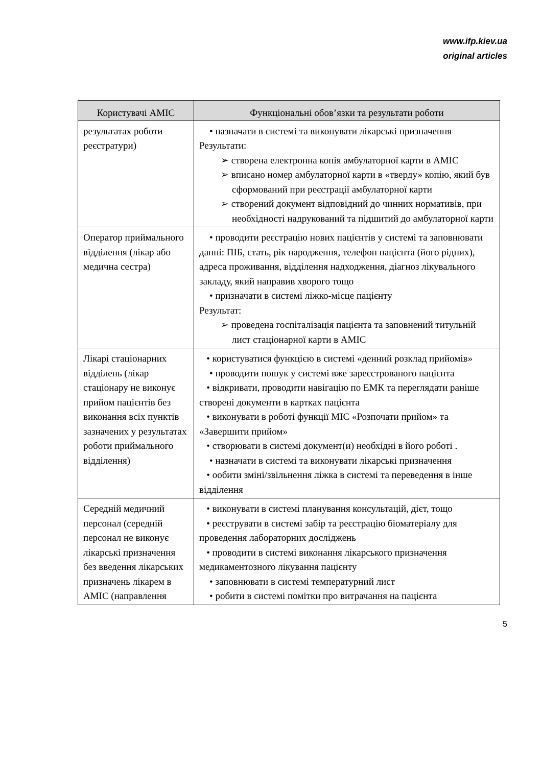www.ifp.kiev.ua
original articles
| Користувачі АМІС | Функціональні обов’язки та результати роботи |
| --- | --- |
| результатах роботи реєстратури) | • назначати в системі та виконувати лікарські призначення Результати: ➢ створена електронна копія амбулаторної карти в АМІС ➢ вписано номер амбулаторної карти в «тверду» копію, який був сформований при реєстрації амбулаторної карти ➢ створений документ відповідний до чинних нормативів, при необхідності надрукований та підшитий до амбулаторної карти |
| Оператор приймального відділення (лікар або медична сестра) | • проводити реєстрацію нових пацієнтів у системі та заповнювати данні: ПІБ, стать, рік народження, телефон пацієнта (його рідних), адреса проживання, відділення надходження, діагноз лікувального закладу, який направив хворого тощо • призначати в системі ліжко-місце пацієнту Результат: ➢ проведена госпіталізація пацієнта та заповнений титульній лист стаціонарної карти в АМІС |
| Лікарі стаціонарних відділень (лікар стаціонару не виконує прийом пацієнтів без виконання всіх пунктів зазначених у результатах роботи приймального відділення) | • користуватися функцією в системі «денний розклад прийомів» • проводити пошук у системі вже зареєстрованого пацієнта • відкривати, проводити навігацію по ЕМК та переглядати раніше створені документи в картках пацієнта • виконувати в роботі функції МІС «Розпочати прийом» та «Завершити прийом» • створювати в системі документ(и) необхідні в його роботі . • назначати в системі та виконувати лікарські призначення • ообити зміні/звільнення ліжка в системі та переведення в інше відділення |
| Середній медичний персонал (середній персонал не виконує лікарські призначення без введення лікарських призначень лікарем в АМІС (направлення | • виконувати в системі планування консультацій, дієт, тощо • реєструвати в системі забір та реєстрацію біоматеріалу для проведення лабораторних досліджень • проводити в системі виконання лікарського призначення медикаментозного лікування пацієнту • заповнювати в системі температурний лист • робити в системі помітки про витрачання на пацієнта |
5